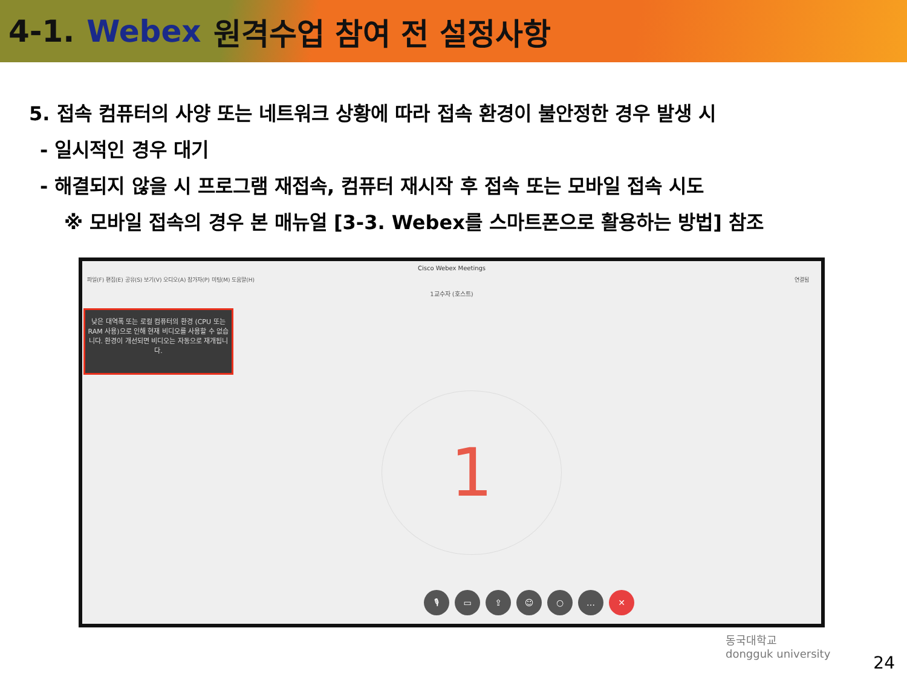4-1. Webex 원격수업 참여 전 설정사항
5. 접속 컴퓨터의 사양 또는 네트워크 상황에 따라 접속 환경이 불안정한 경우 발생 시
- 일시적인 경우 대기
- 해결되지 않을 시 프로그램 재접속, 컴퓨터 재시작 후 접속 또는 모바일 접속 시도
※ 모바일 접속의 경우 본 매뉴얼 [3-3. Webex를 스마트폰으로 활용하는 방법] 참조
Cisco Webex Meetings
파일(F) 편집(E) 공유(S) 보기(V) 오디오(A) 참가자(P) 미팅(M) 도움말(H) 연결됨
1교수자 (호스트)
낮은 대역폭 또는 로컬 컴퓨터의 환경 (CPU 또는 RAM 사용)으로 인해 현재 비디오를 사용할 수 없습니다. 환경이 개선되면 비디오는 자동으로 재개됩니다.
1
🎙 ▭ ⇪ ☺ ○ … ✕
동국대학교
dongguk university
24